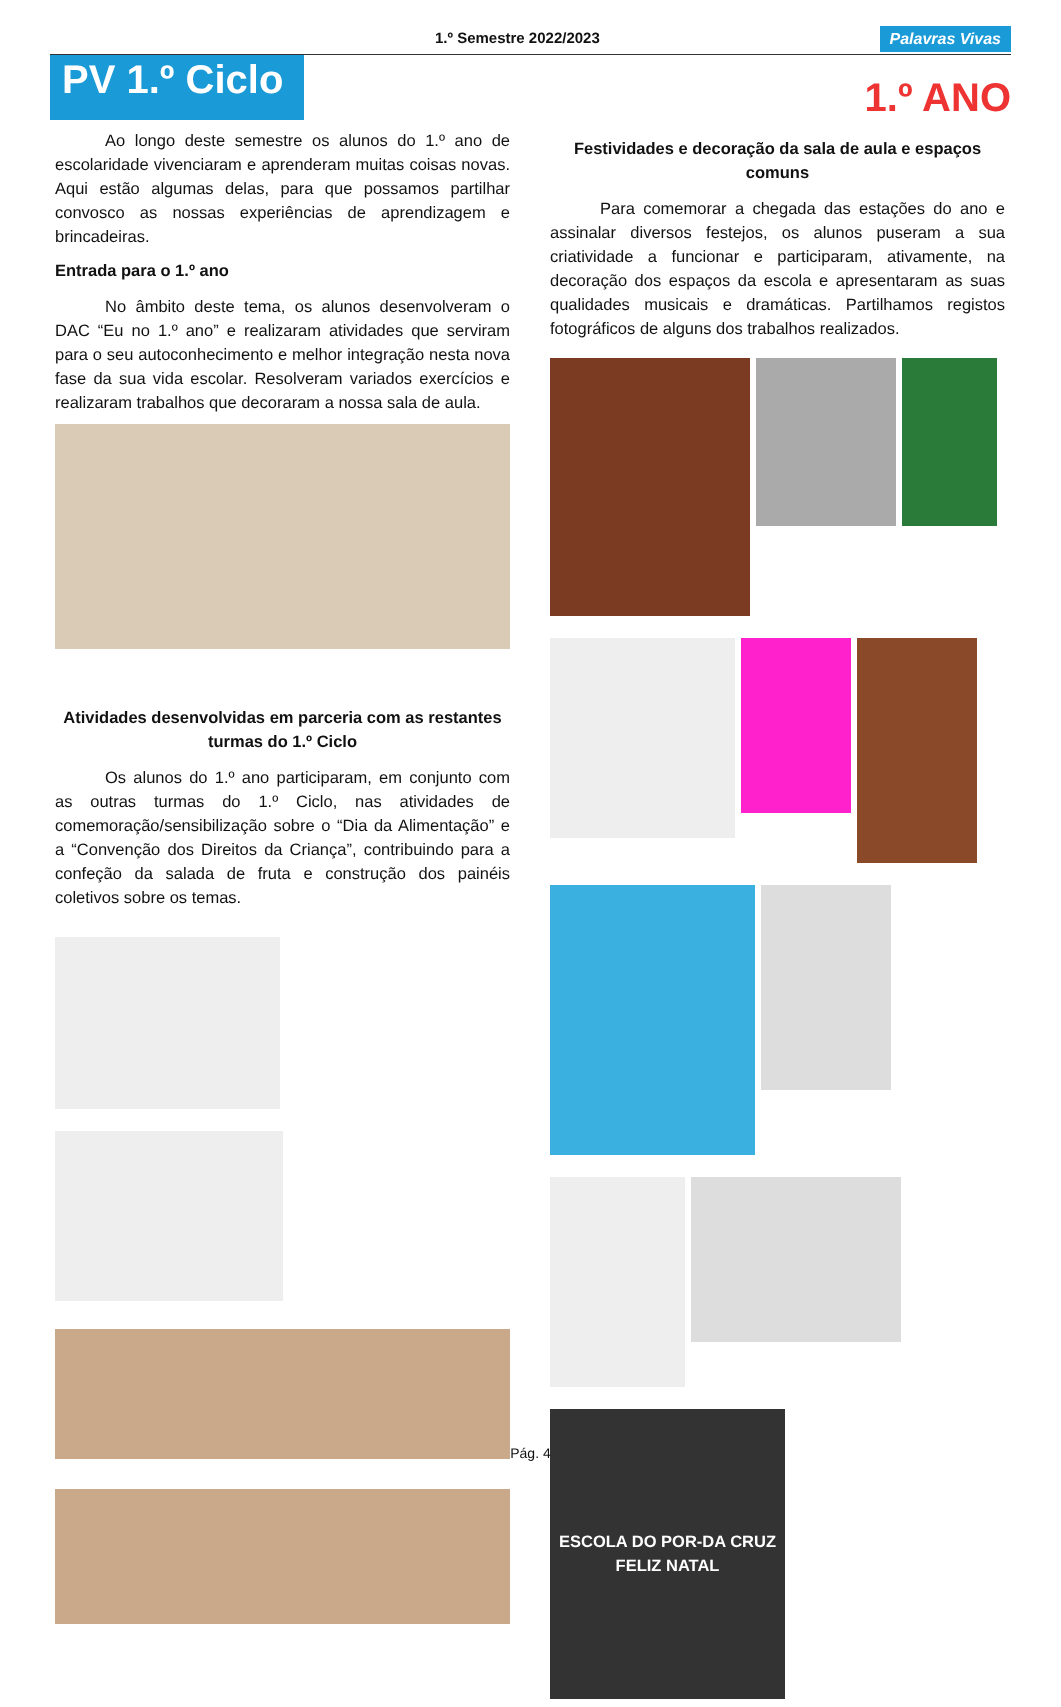1.º Semestre 2022/2023 Palavras Vivas
PV 1.º Ciclo
1.º ANO
Ao longo deste semestre os alunos do 1.º ano de escolaridade vivenciaram e aprenderam muitas coisas novas. Aqui estão algumas delas, para que possamos partilhar convosco as nossas experiências de aprendizagem e brincadeiras.
Entrada para o 1.º ano
No âmbito deste tema, os alunos desenvolveram o DAC “Eu no 1.º ano” e realizaram atividades que serviram para o seu autoconhecimento e melhor integração nesta nova fase da sua vida escolar. Resolveram variados exercícios e realizaram trabalhos que decoraram a nossa sala de aula.
Atividades desenvolvidas em parceria com as restantes turmas do 1.º Ciclo
Os alunos do 1.º ano participaram, em conjunto com as outras turmas do 1.º Ciclo, nas atividades de comemoração/sensibilização sobre o “Dia da Alimentação” e a “Convenção dos Direitos da Criança”, contribuindo para a confeção da salada de fruta e construção dos painéis coletivos sobre os temas.
Festividades e decoração da sala de aula e espaços comuns
Para comemorar a chegada das estações do ano e assinalar diversos festejos, os alunos puseram a sua criatividade a funcionar e participaram, ativamente, na decoração dos espaços da escola e apresentaram as suas qualidades musicais e dramáticas. Partilhamos registos fotográficos de alguns dos trabalhos realizados.
ESCOLA DO POR-DA CRUZ
FELIZ NATAL
Pág. 4